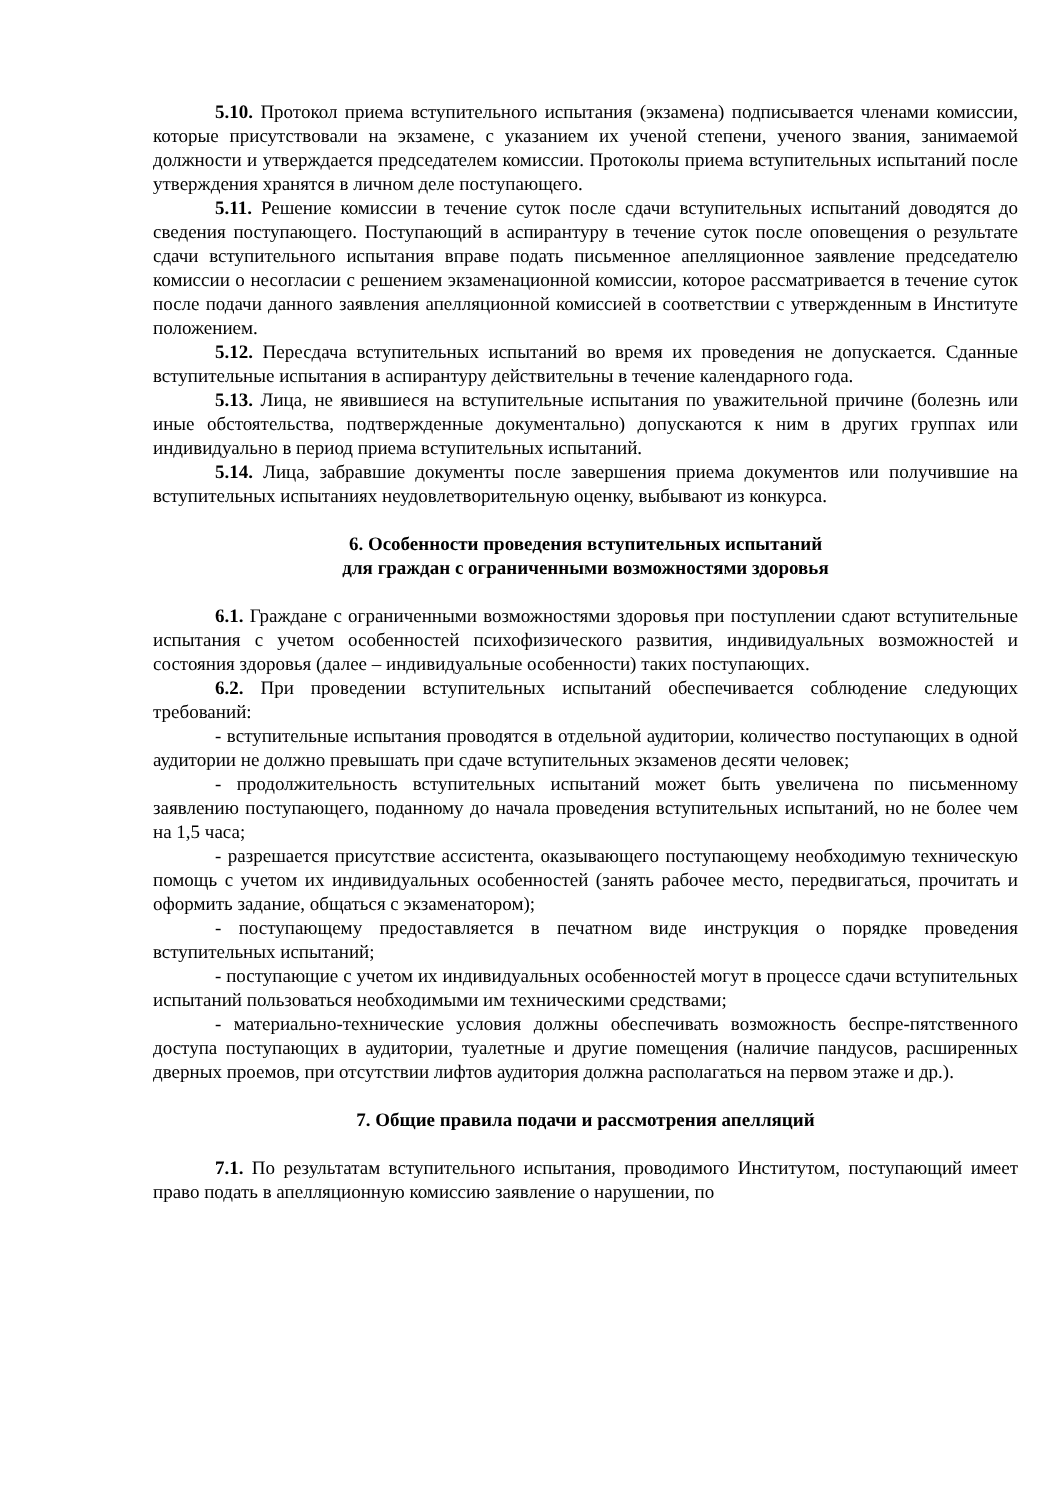5.10. Протокол приема вступительного испытания (экзамена) подписывается членами комиссии, которые присутствовали на экзамене, с указанием их ученой степени, ученого звания, занимаемой должности и утверждается председателем комиссии. Протоколы приема вступительных испытаний после утверждения хранятся в личном деле поступающего.
5.11. Решение комиссии в течение суток после сдачи вступительных испытаний доводятся до сведения поступающего. Поступающий в аспирантуру в течение суток после оповещения о результате сдачи вступительного испытания вправе подать письменное апелляционное заявление председателю комиссии о несогласии с решением экзаменационной комиссии, которое рассматривается в течение суток после подачи данного заявления апелляционной комиссией в соответствии с утвержденным в Институте положением.
5.12. Пересдача вступительных испытаний во время их проведения не допускается. Сданные вступительные испытания в аспирантуру действительны в течение календарного года.
5.13. Лица, не явившиеся на вступительные испытания по уважительной причине (болезнь или иные обстоятельства, подтвержденные документально) допускаются к ним в других группах или индивидуально в период приема вступительных испытаний.
5.14. Лица, забравшие документы после завершения приема документов или получившие на вступительных испытаниях неудовлетворительную оценку, выбывают из конкурса.
6. Особенности проведения вступительных испытаний
для граждан с ограниченными возможностями здоровья
6.1. Граждане с ограниченными возможностями здоровья при поступлении сдают вступительные испытания с учетом особенностей психофизического развития, индивидуальных возможностей и состояния здоровья (далее – индивидуальные особенности) таких поступающих.
6.2. При проведении вступительных испытаний обеспечивается соблюдение следующих требований:
- вступительные испытания проводятся в отдельной аудитории, количество поступающих в одной аудитории не должно превышать при сдаче вступительных экзаменов десяти человек;
- продолжительность вступительных испытаний может быть увеличена по письменному заявлению поступающего, поданному до начала проведения вступительных испытаний, но не более чем на 1,5 часа;
- разрешается присутствие ассистента, оказывающего поступающему необходимую техническую помощь с учетом их индивидуальных особенностей (занять рабочее место, передвигаться, прочитать и оформить задание, общаться с экзаменатором);
- поступающему предоставляется в печатном виде инструкция о порядке проведения вступительных испытаний;
- поступающие с учетом их индивидуальных особенностей могут в процессе сдачи вступительных испытаний пользоваться необходимыми им техническими средствами;
- материально-технические условия должны обеспечивать возможность беспре-пятственного доступа поступающих в аудитории, туалетные и другие помещения (наличие пандусов, расширенных дверных проемов, при отсутствии лифтов аудитория должна располагаться на первом этаже и др.).
7. Общие правила подачи и рассмотрения апелляций
7.1. По результатам вступительного испытания, проводимого Институтом, поступающий имеет право подать в апелляционную комиссию заявление о нарушении, по